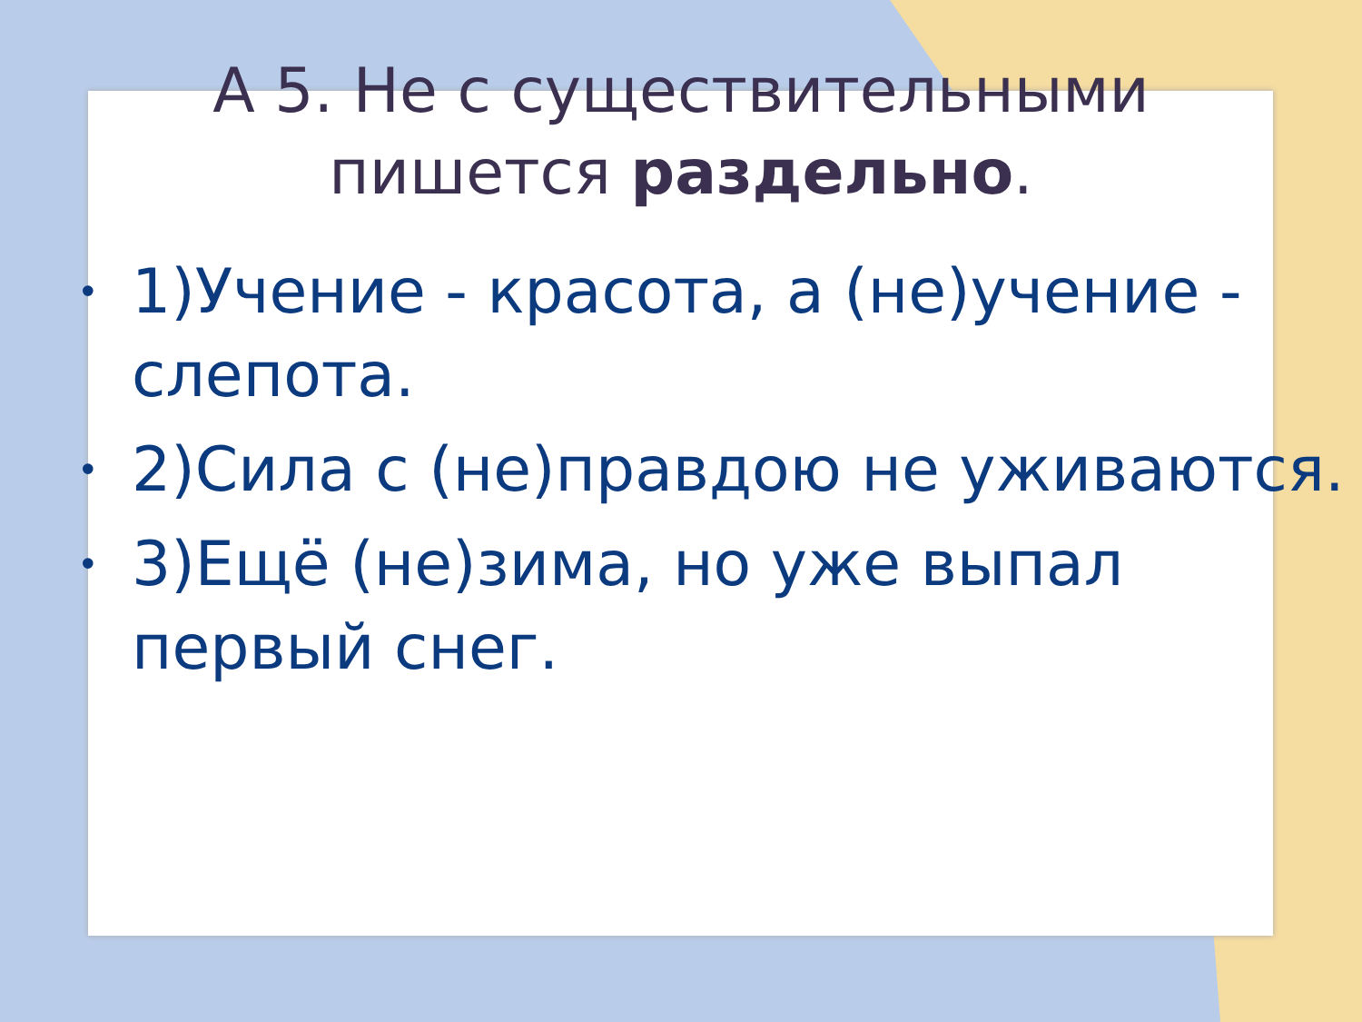А 5. Не с существительными
пишется раздельно.
• 1)Учение - красота, а (не)учение - слепота.
• 2)Сила с (не)правдою не уживаются.
• 3)Ещё (не)зима, но уже выпал первый снег.